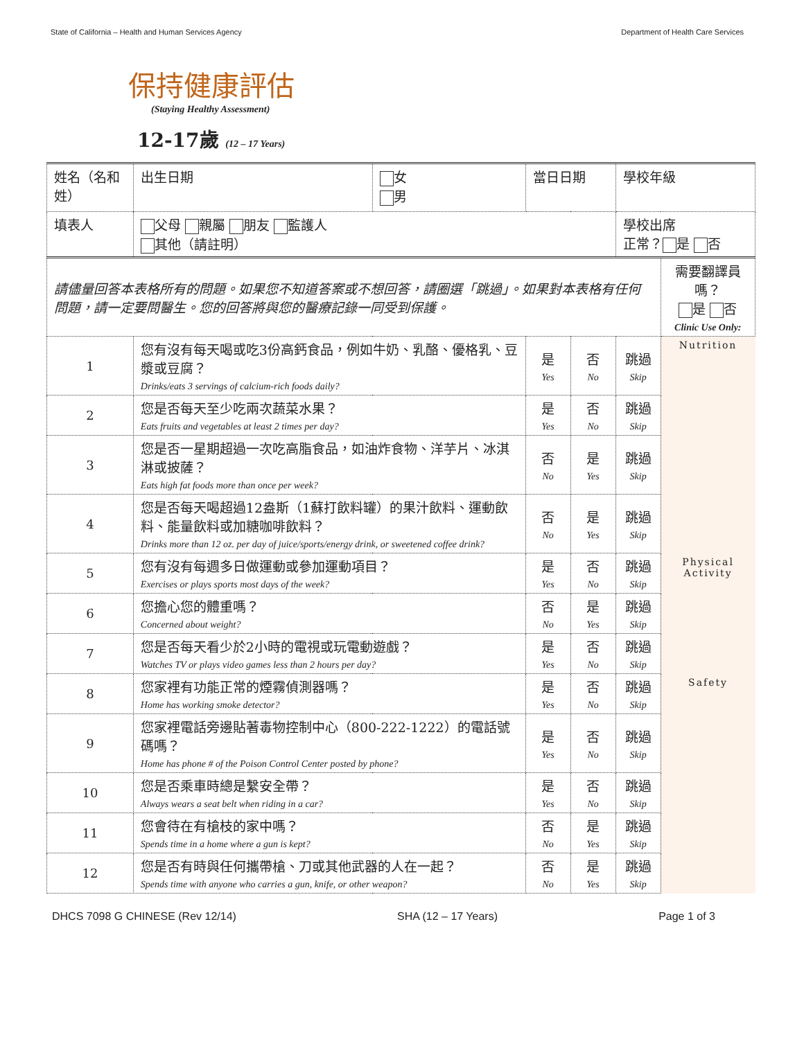State of California – Health and Human Services Agency Department of Health Care Services
保持健康評估
(Staying Healthy Assessment)
12-17歲 (12 – 17 Years)
| 姓名（名和姓） | | 出生日期 | 女 男 | 當日日期 | | 學校年級 | |
| 填表人 | | 父母 親屬 朋友 監護人 其他（請註明） | | | | 學校出席 正常？ 是 否 | |
| 請儘量回答本表格所有的問題。如果您不知道答案或不想回答，請圈選「跳過」。如果對本表格有任何問題，請一定要問醫生。您的回答將與您的醫療記錄一同受到保護。 | | | | | | | 需要翻譯員嗎？ 是 否 Clinic Use Only: |
| 1 | 您有沒有每天喝或吃3份高鈣食品，例如牛奶、乳酪、優格乳、豆漿或豆腐？ Drinks/eats 3 servings of calcium-rich foods daily? | | | 是 Yes | 否 No | 跳過 Skip | Nutrition |
| 2 | 您是否每天至少吃兩次蔬菜水果？ Eats fruits and vegetables at least 2 times per day? | | | 是 Yes | 否 No | 跳過 Skip | |
| 3 | 您是否一星期超過一次吃高脂食品，如油炸食物、洋芋片、冰淇淋或披薩？ Eats high fat foods more than once per week? | | | 否 No | 是 Yes | 跳過 Skip | |
| 4 | 您是否每天喝超過12盎斯（1蘇打飲料罐）的果汁飲料、運動飲料、能量飲料或加糖咖啡飲料？ Drinks more than 12 oz. per day of juice/sports/energy drink, or sweetened coffee drink? | | | 否 No | 是 Yes | 跳過 Skip | |
| 5 | 您有沒有每週多日做運動或參加運動項目？ Exercises or plays sports most days of the week? | | | 是 Yes | 否 No | 跳過 Skip | Physical Activity |
| 6 | 您擔心您的體重嗎？ Concerned about weight? | | | 否 No | 是 Yes | 跳過 Skip | |
| 7 | 您是否每天看少於2小時的電視或玩電動遊戲？ Watches TV or plays video games less than 2 hours per day? | | | 是 Yes | 否 No | 跳過 Skip | |
| 8 | 您家裡有功能正常的煙霧偵測器嗎？ Home has working smoke detector? | | | 是 Yes | 否 No | 跳過 Skip | Safety |
| 9 | 您家裡電話旁邊貼著毒物控制中心（800-222-1222）的電話號碼嗎？ Home has phone # of the Poison Control Center posted by phone? | | | 是 Yes | 否 No | 跳過 Skip | |
| 10 | 您是否乘車時總是繫安全帶？ Always wears a seat belt when riding in a car? | | | 是 Yes | 否 No | 跳過 Skip | |
| 11 | 您會待在有槍枝的家中嗎？ Spends time in a home where a gun is kept? | | | 否 No | 是 Yes | 跳過 Skip | |
| 12 | 您是否有時與任何攜帶槍、刀或其他武器的人在一起？ Spends time with anyone who carries a gun, knife, or other weapon? | | | 否 No | 是 Yes | 跳過 Skip | |
DHCS 7098 G CHINESE (Rev 12/14) SHA (12 – 17 Years) Page 1 of 3